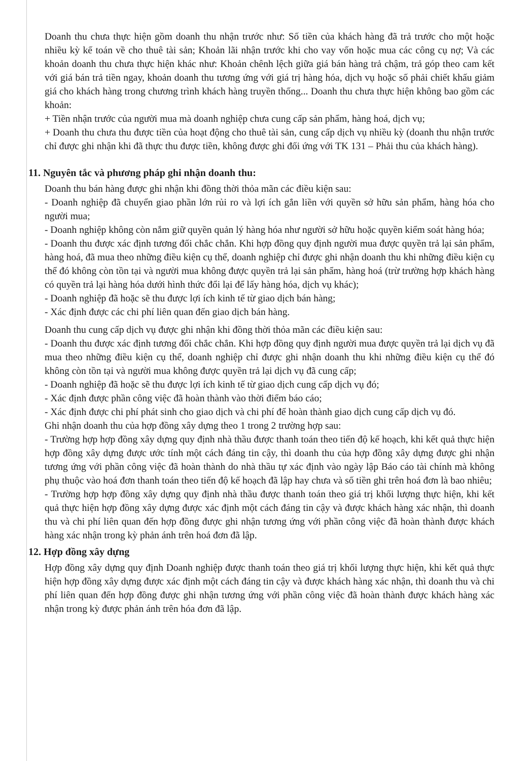Doanh thu chưa thực hiện gồm doanh thu nhận trước như: Số tiền của khách hàng đã trả trước cho một hoặc nhiều kỳ kế toán về cho thuê tài sản; Khoản lãi nhận trước khi cho vay vốn hoặc mua các công cụ nợ; Và các khoản doanh thu chưa thực hiện khác như: Khoản chênh lệch giữa giá bán hàng trả chậm, trả góp theo cam kết với giá bán trả tiền ngay, khoản doanh thu tương ứng với giá trị hàng hóa, dịch vụ hoặc số phải chiết khấu giảm giá cho khách hàng trong chương trình khách hàng truyền thống... Doanh thu chưa thực hiện không bao gồm các khoản:
+ Tiền nhận trước của người mua mà doanh nghiệp chưa cung cấp sản phẩm, hàng hoá, dịch vụ;
+ Doanh thu chưa thu được tiền của hoạt động cho thuê tài sản, cung cấp dịch vụ nhiều kỳ (doanh thu nhận trước chỉ được ghi nhận khi đã thực thu được tiền, không được ghi đối ứng với TK 131 – Phải thu của khách hàng).
11. Nguyên tắc và phương pháp ghi nhận doanh thu:
Doanh thu bán hàng được ghi nhận khi đồng thời thỏa mãn các điều kiện sau:
- Doanh nghiệp đã chuyển giao phần lớn rủi ro và lợi ích gắn liền với quyền sở hữu sản phẩm, hàng hóa cho người mua;
- Doanh nghiệp không còn nắm giữ quyền quản lý hàng hóa như người sở hữu hoặc quyền kiểm soát hàng hóa;
- Doanh thu được xác định tương đối chắc chắn. Khi hợp đồng quy định người mua được quyền trả lại sản phẩm, hàng hoá, đã mua theo những điều kiện cụ thể, doanh nghiệp chỉ được ghi nhận doanh thu khi những điều kiện cụ thể đó không còn tồn tại và người mua không được quyền trả lại sản phẩm, hàng hoá (trừ trường hợp khách hàng có quyền trả lại hàng hóa dưới hình thức đổi lại để lấy hàng hóa, dịch vụ khác);
- Doanh nghiệp đã hoặc sẽ thu được lợi ích kinh tế từ giao dịch bán hàng;
- Xác định được các chi phí liên quan đến giao dịch bán hàng.
Doanh thu cung cấp dịch vụ được ghi nhận khi đồng thời thỏa mãn các điều kiện sau:
- Doanh thu được xác định tương đối chắc chắn. Khi hợp đồng quy định người mua được quyền trả lại dịch vụ đã mua theo những điều kiện cụ thể, doanh nghiệp chỉ được ghi nhận doanh thu khi những điều kiện cụ thể đó không còn tồn tại và người mua không được quyền trả lại dịch vụ đã cung cấp;
- Doanh nghiệp đã hoặc sẽ thu được lợi ích kinh tế từ giao dịch cung cấp dịch vụ đó;
- Xác định được phần công việc đã hoàn thành vào thời điểm báo cáo;
- Xác định được chi phí phát sinh cho giao dịch và chi phí để hoàn thành giao dịch cung cấp dịch vụ đó.
Ghi nhận doanh thu của hợp đồng xây dựng theo 1 trong 2 trường hợp sau:
- Trường hợp hợp đồng xây dựng quy định nhà thầu được thanh toán theo tiến độ kế hoạch, khi kết quả thực hiện hợp đồng xây dựng được ước tính một cách đáng tin cậy, thì doanh thu của hợp đồng xây dựng được ghi nhận tương ứng với phần công việc đã hoàn thành do nhà thầu tự xác định vào ngày lập Báo cáo tài chính mà không phụ thuộc vào hoá đơn thanh toán theo tiến độ kế hoạch đã lập hay chưa và số tiền ghi trên hoá đơn là bao nhiêu;
- Trường hợp hợp đồng xây dựng quy định nhà thầu được thanh toán theo giá trị khối lượng thực hiện, khi kết quả thực hiện hợp đồng xây dựng được xác định một cách đáng tin cậy và được khách hàng xác nhận, thì doanh thu và chi phí liên quan đến hợp đồng được ghi nhận tương ứng với phần công việc đã hoàn thành được khách hàng xác nhận trong kỳ phản ánh trên hoá đơn đã lập.
12. Hợp đồng xây dựng
Hợp đồng xây dựng quy định Doanh nghiệp được thanh toán theo giá trị khối lượng thực hiện, khi kết quả thực hiện hợp đồng xây dựng được xác định một cách đáng tin cậy và được khách hàng xác nhận, thì doanh thu và chi phí liên quan đến hợp đồng được ghi nhận tương ứng với phần công việc đã hoàn thành được khách hàng xác nhận trong kỳ được phản ánh trên hóa đơn đã lập.